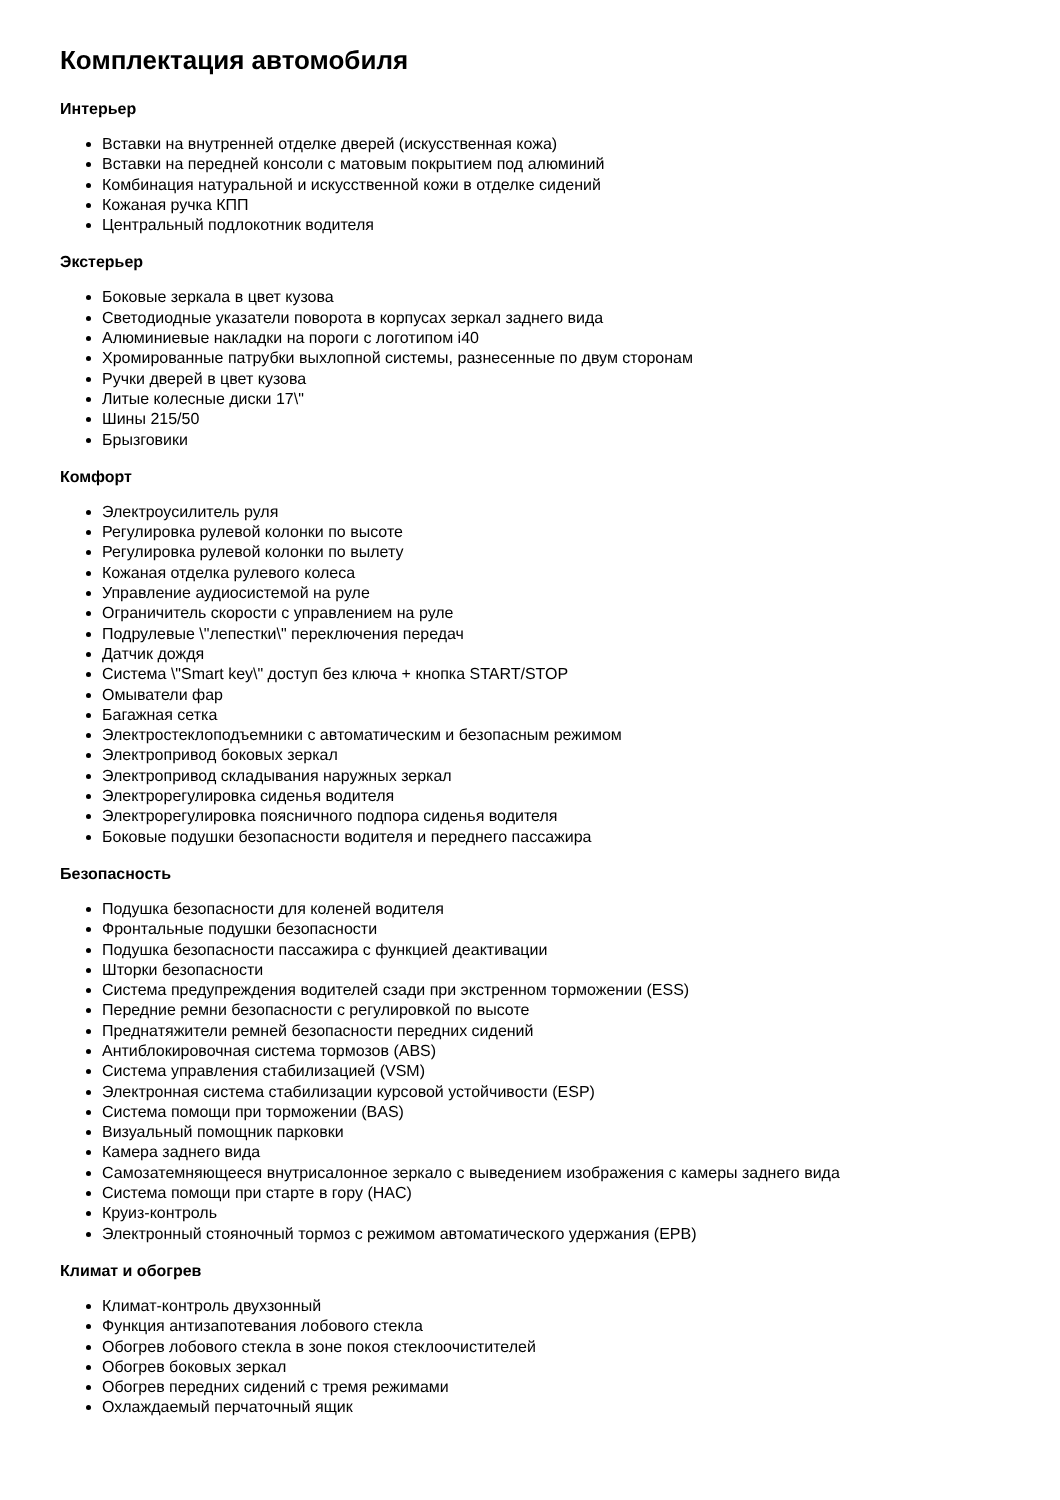Комплектация автомобиля
Интерьер
Вставки на внутренней отделке дверей (искусственная кожа)
Вставки на передней консоли с матовым покрытием под алюминий
Комбинация натуральной и искусственной кожи в отделке сидений
Кожаная ручка КПП
Центральный подлокотник водителя
Экстерьер
Боковые зеркала в цвет кузова
Светодиодные указатели поворота в корпусах зеркал заднего вида
Алюминиевые накладки на пороги с логотипом i40
Хромированные патрубки выхлопной системы, разнесенные по двум сторонам
Ручки дверей в цвет кузова
Литые колесные диски 17\"
Шины 215/50
Брызговики
Комфорт
Электроусилитель руля
Регулировка рулевой колонки по высоте
Регулировка рулевой колонки по вылету
Кожаная отделка рулевого колеса
Управление аудиосистемой на руле
Ограничитель скорости с управлением на руле
Подрулевые \"лепестки\" переключения передач
Датчик дождя
Система \"Smart key\" доступ без ключа + кнопка START/STOP
Омыватели фар
Багажная сетка
Электростеклоподъемники с автоматическим и безопасным режимом
Электропривод боковых зеркал
Электропривод складывания наружных зеркал
Электрорегулировка сиденья водителя
Электрорегулировка поясничного подпора сиденья водителя
Боковые подушки безопасности водителя и переднего пассажира
Безопасность
Подушка безопасности для коленей водителя
Фронтальные подушки безопасности
Подушка безопасности пассажира с функцией деактивации
Шторки безопасности
Система предупреждения водителей сзади при экстренном торможении (ESS)
Передние ремни безопасности с регулировкой по высоте
Преднатяжители ремней безопасности передних сидений
Антиблокировочная система тормозов (ABS)
Система управления стабилизацией (VSM)
Электронная система стабилизации курсовой устойчивости (ESP)
Система помощи при торможении (BAS)
Визуальный помощник парковки
Камера заднего вида
Самозатемняющееся внутрисалонное зеркало с выведением изображения с камеры заднего вида
Система помощи при старте в гору (HAC)
Круиз-контроль
Электронный стояночный тормоз с режимом автоматического удержания (EPB)
Климат и обогрев
Климат-контроль двухзонный
Функция антизапотевания лобового стекла
Обогрев лобового стекла в зоне покоя стеклоочистителей
Обогрев боковых зеркал
Обогрев передних сидений с тремя режимами
Охлаждаемый перчаточный ящик